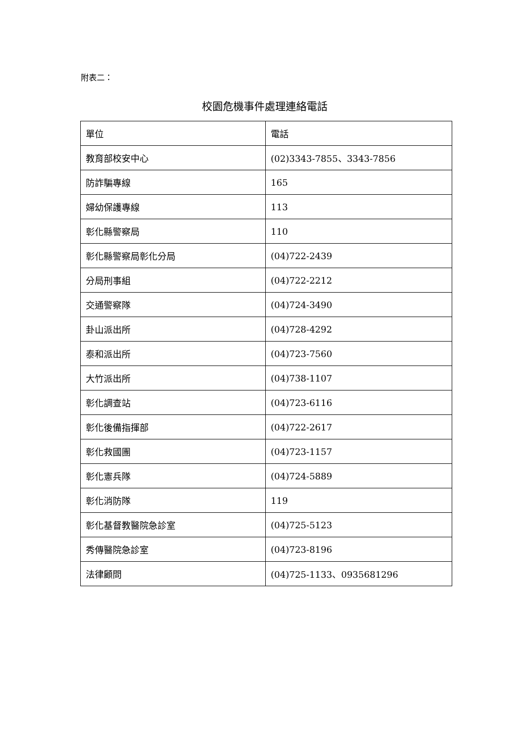附表二：
校園危機事件處理連絡電話
| 單位 | 電話 |
| 教育部校安中心 | (02)3343-7855、3343-7856 |
| 防詐騙專線 | 165 |
| 婦幼保護專線 | 113 |
| 彰化縣警察局 | 110 |
| 彰化縣警察局彰化分局 | (04)722-2439 |
| 分局刑事組 | (04)722-2212 |
| 交通警察隊 | (04)724-3490 |
| 卦山派出所 | (04)728-4292 |
| 泰和派出所 | (04)723-7560 |
| 大竹派出所 | (04)738-1107 |
| 彰化調查站 | (04)723-6116 |
| 彰化後備指揮部 | (04)722-2617 |
| 彰化救國團 | (04)723-1157 |
| 彰化憲兵隊 | (04)724-5889 |
| 彰化消防隊 | 119 |
| 彰化基督教醫院急診室 | (04)725-5123 |
| 秀傳醫院急診室 | (04)723-8196 |
| 法律顧問 | (04)725-1133、0935681296 |